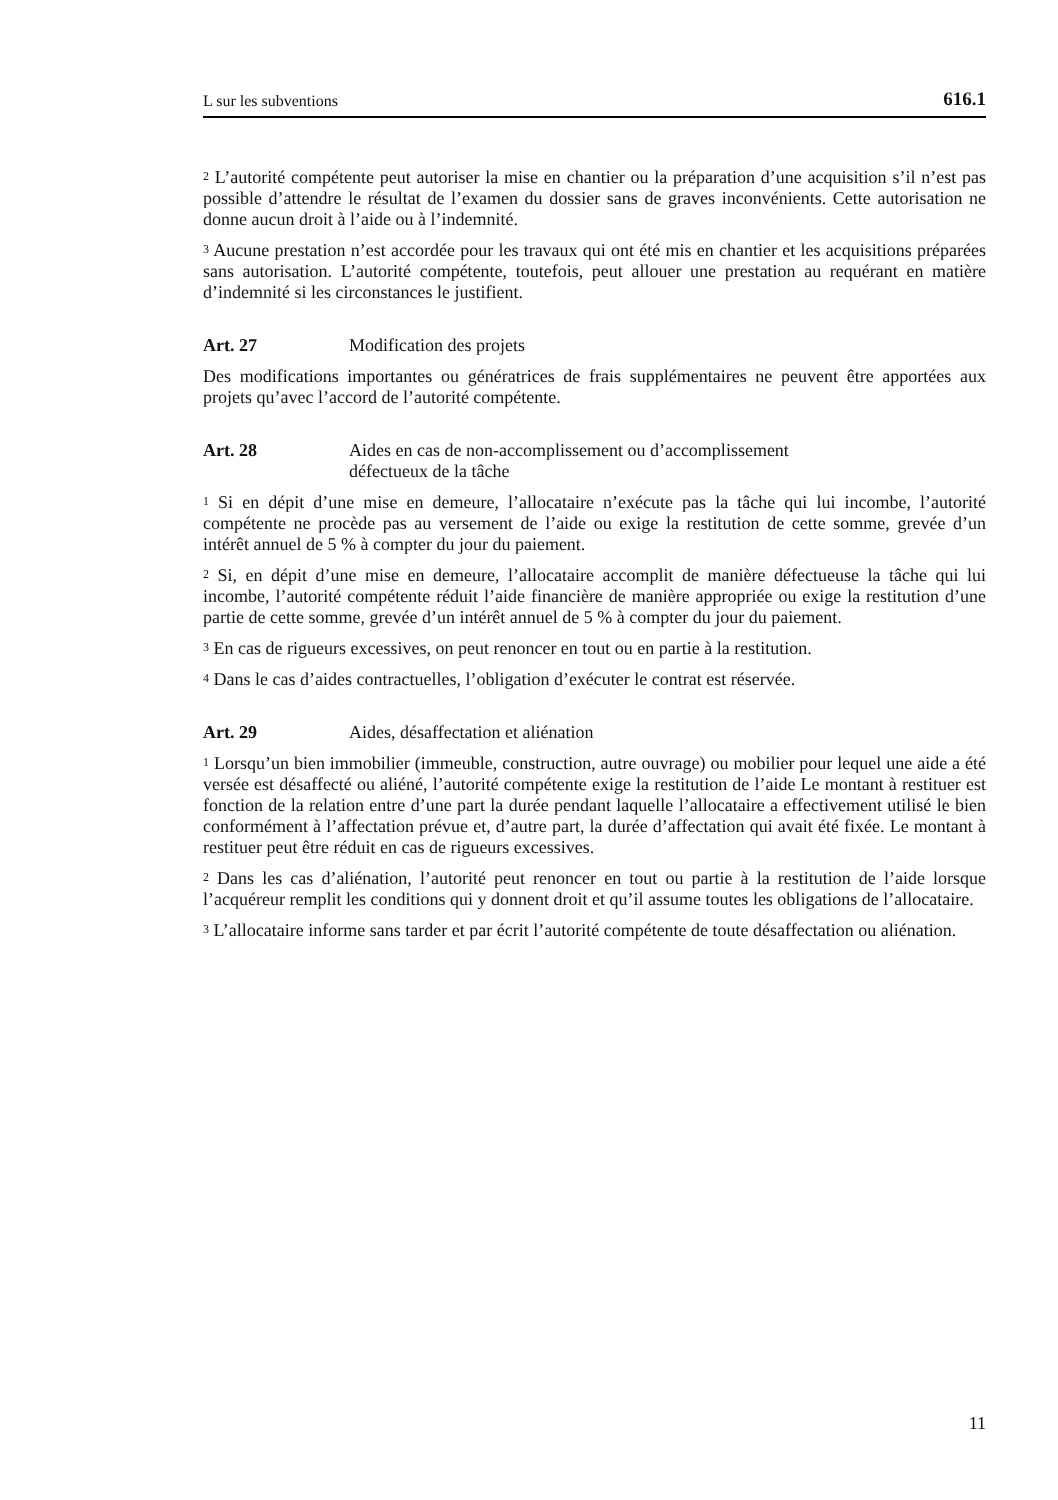L sur les subventions 616.1
<sup>2</sup> L’autorité compétente peut autoriser la mise en chantier ou la préparation d’une acquisition s’il n’est pas possible d’attendre le résultat de l’examen du dossier sans de graves inconvénients. Cette autorisation ne donne aucun droit à l’aide ou à l’indemnité.
<sup>3</sup> Aucune prestation n’est accordée pour les travaux qui ont été mis en chantier et les acquisitions préparées sans autorisation. L’autorité compétente, toutefois, peut allouer une prestation au requérant en matière d’indemnité si les circonstances le justifient.
Art. 27 Modification des projets
Des modifications importantes ou génératrices de frais supplémentaires ne peuvent être apportées aux projets qu’avec l’accord de l’autorité compétente.
Art. 28 Aides en cas de non-accomplissement ou d’accomplissement
défectueux de la tâche
<sup>1</sup> Si en dépit d’une mise en demeure, l’allocataire n’exécute pas la tâche qui lui incombe, l’autorité compétente ne procède pas au versement de l’aide ou exige la restitution de cette somme, grevée d’un intérêt annuel de 5 % à compter du jour du paiement.
<sup>2</sup> Si, en dépit d’une mise en demeure, l’allocataire accomplit de manière défectueuse la tâche qui lui incombe, l’autorité compétente réduit l’aide financière de manière appropriée ou exige la restitution d’une partie de cette somme, grevée d’un intérêt annuel de 5 % à compter du jour du paiement.
<sup>3</sup> En cas de rigueurs excessives, on peut renoncer en tout ou en partie à la restitution.
<sup>4</sup> Dans le cas d’aides contractuelles, l’obligation d’exécuter le contrat est réservée.
Art. 29 Aides, désaffectation et aliénation
<sup>1</sup> Lorsqu’un bien immobilier (immeuble, construction, autre ouvrage) ou mobilier pour lequel une aide a été versée est désaffecté ou aliéné, l’autorité compétente exige la restitution de l’aide Le montant à restituer est fonction de la relation entre d’une part la durée pendant laquelle l’allocataire a effectivement utilisé le bien conformément à l’affectation prévue et, d’autre part, la durée d’affectation qui avait été fixée. Le montant à restituer peut être réduit en cas de rigueurs excessives.
<sup>2</sup> Dans les cas d’aliénation, l’autorité peut renoncer en tout ou partie à la restitution de l’aide lorsque l’acquéreur remplit les conditions qui y donnent droit et qu’il assume toutes les obligations de l’allocataire.
<sup>3</sup> L’allocataire informe sans tarder et par écrit l’autorité compétente de toute désaffectation ou aliénation.
11